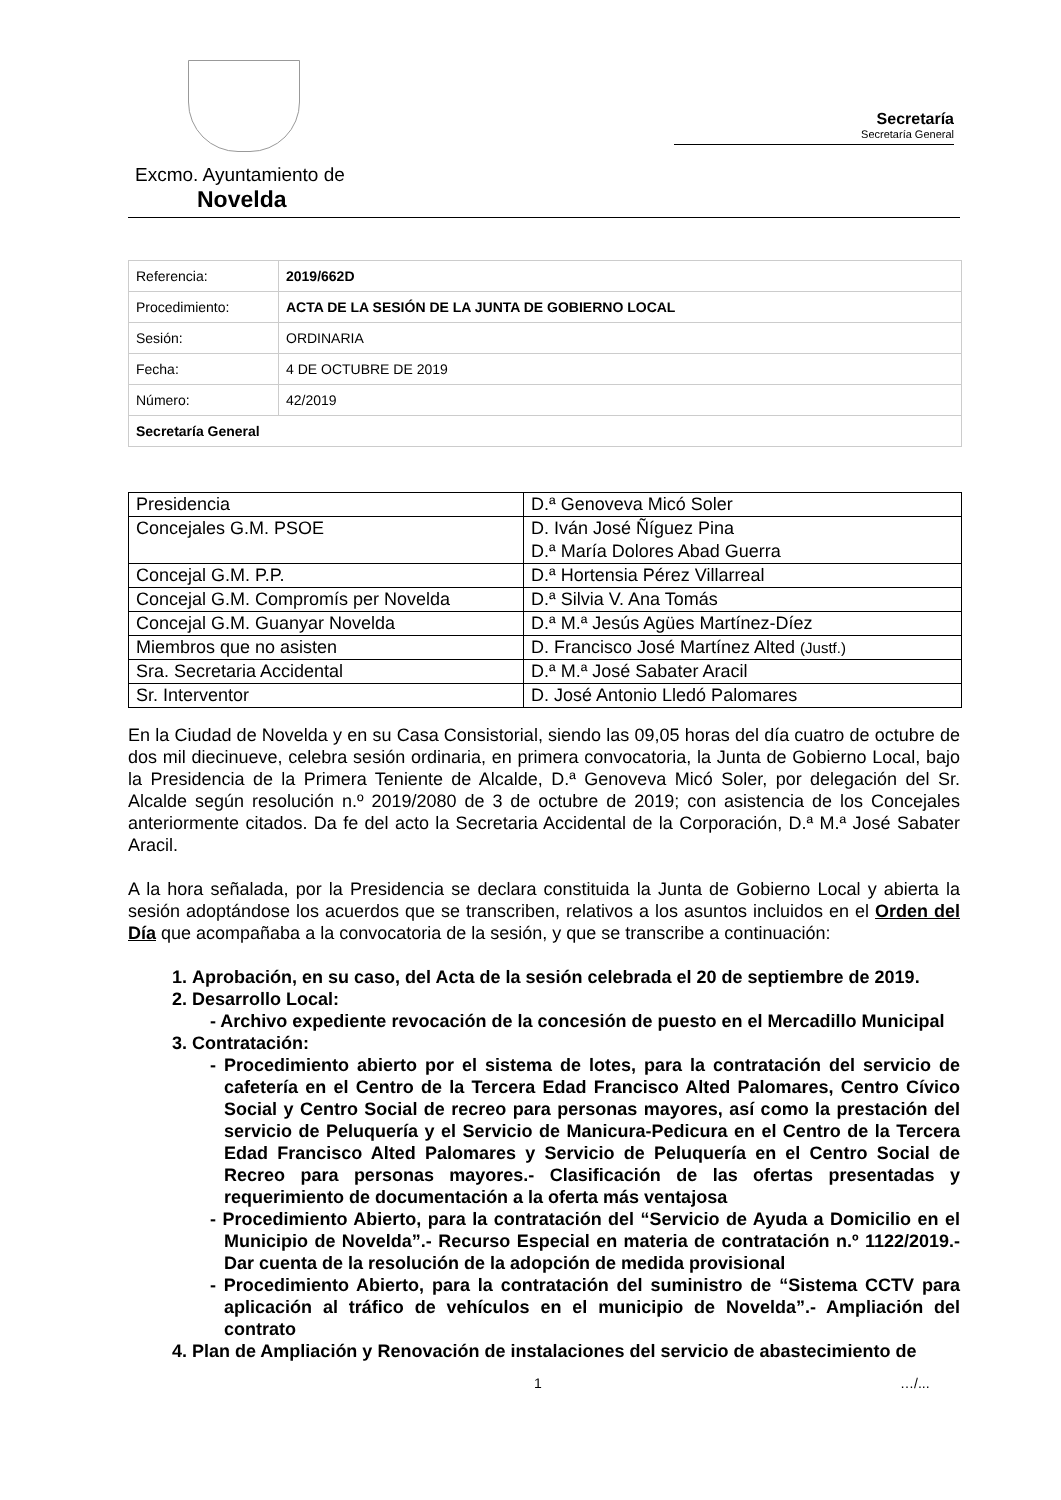Secretaría
Secretaría General
Excmo. Ayuntamiento de
Novelda
| Referencia: | 2019/662D |
| Procedimiento: | ACTA DE LA SESIÓN DE LA JUNTA DE GOBIERNO LOCAL |
| Sesión: | ORDINARIA |
| Fecha: | 4 DE OCTUBRE DE 2019 |
| Número: | 42/2019 |
| Secretaría General | |
| Presidencia | D.ª Genoveva Micó Soler |
| Concejales G.M. PSOE | D. Iván José Ñíguez Pina D.ª María Dolores Abad Guerra |
| Concejal G.M. P.P. | D.ª Hortensia Pérez Villarreal |
| Concejal G.M. Compromís per Novelda | D.ª Silvia V. Ana Tomás |
| Concejal G.M. Guanyar Novelda | D.ª M.ª Jesús Agües Martínez-Díez |
| Miembros que no asisten | D. Francisco José Martínez Alted (Justf.) |
| Sra. Secretaria Accidental | D.ª M.ª José Sabater Aracil |
| Sr. Interventor | D. José Antonio Lledó Palomares |
En la Ciudad de Novelda y en su Casa Consistorial, siendo las 09,05 horas del día cuatro de octubre de dos mil diecinueve, celebra sesión ordinaria, en primera convocatoria, la Junta de Gobierno Local, bajo la Presidencia de la Primera Teniente de Alcalde, D.ª Genoveva Micó Soler, por delegación del Sr. Alcalde según resolución n.º 2019/2080 de 3 de octubre de 2019; con asistencia de los Concejales anteriormente citados. Da fe del acto la Secretaria Accidental de la Corporación, D.ª M.ª José Sabater Aracil.
A la hora señalada, por la Presidencia se declara constituida la Junta de Gobierno Local y abierta la sesión adoptándose los acuerdos que se transcriben, relativos a los asuntos incluidos en el Orden del Día que acompañaba a la convocatoria de la sesión, y que se transcribe a continuación:
1. Aprobación, en su caso, del Acta de la sesión celebrada el 20 de septiembre de 2019.
2. Desarrollo Local:
- Archivo expediente revocación de la concesión de puesto en el Mercadillo Municipal
3. Contratación:
- Procedimiento abierto por el sistema de lotes, para la contratación del servicio de cafetería en el Centro de la Tercera Edad Francisco Alted Palomares, Centro Cívico Social y Centro Social de recreo para personas mayores, así como la prestación del servicio de Peluquería y el Servicio de Manicura-Pedicura en el Centro de la Tercera Edad Francisco Alted Palomares y Servicio de Peluquería en el Centro Social de Recreo para personas mayores.- Clasificación de las ofertas presentadas y requerimiento de documentación a la oferta más ventajosa
- Procedimiento Abierto, para la contratación del “Servicio de Ayuda a Domicilio en el Municipio de Novelda”.- Recurso Especial en materia de contratación n.º 1122/2019.- Dar cuenta de la resolución de la adopción de medida provisional
- Procedimiento Abierto, para la contratación del suministro de “Sistema CCTV para aplicación al tráfico de vehículos en el municipio de Novelda”.- Ampliación del contrato
4. Plan de Ampliación y Renovación de instalaciones del servicio de abastecimiento de
1 …/...